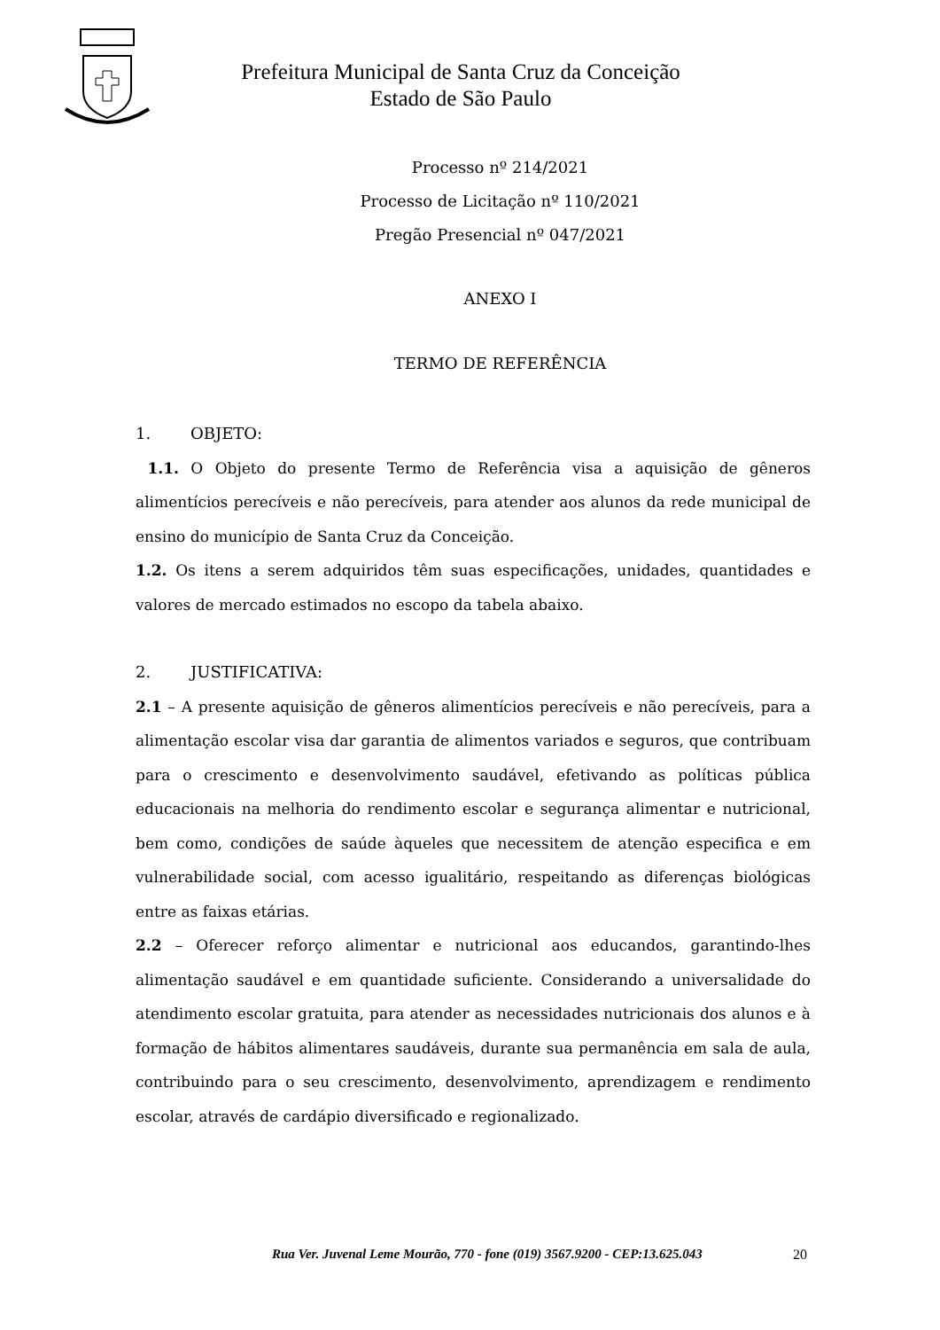Prefeitura Municipal de Santa Cruz da Conceição
Estado de São Paulo
Processo nº 214/2021
Processo de Licitação nº 110/2021
Pregão Presencial nº 047/2021
ANEXO I
TERMO DE REFERÊNCIA
1. OBJETO:
1.1. O Objeto do presente Termo de Referência visa a aquisição de gêneros alimentícios perecíveis e não perecíveis, para atender aos alunos da rede municipal de ensino do município de Santa Cruz da Conceição.
1.2. Os itens a serem adquiridos têm suas especificações, unidades, quantidades e valores de mercado estimados no escopo da tabela abaixo.
2. JUSTIFICATIVA:
2.1 – A presente aquisição de gêneros alimentícios perecíveis e não perecíveis, para a alimentação escolar visa dar garantia de alimentos variados e seguros, que contribuam para o crescimento e desenvolvimento saudável, efetivando as políticas pública educacionais na melhoria do rendimento escolar e segurança alimentar e nutricional, bem como, condições de saúde àqueles que necessitem de atenção especifica e em vulnerabilidade social, com acesso igualitário, respeitando as diferenças biológicas entre as faixas etárias.
2.2 – Oferecer reforço alimentar e nutricional aos educandos, garantindo-lhes alimentação saudável e em quantidade suficiente. Considerando a universalidade do atendimento escolar gratuita, para atender as necessidades nutricionais dos alunos e à formação de hábitos alimentares saudáveis, durante sua permanência em sala de aula, contribuindo para o seu crescimento, desenvolvimento, aprendizagem e rendimento escolar, através de cardápio diversificado e regionalizado.
Rua Ver. Juvenal Leme Mourão, 770 - fone (019) 3567.9200 - CEP:13.625.043 20